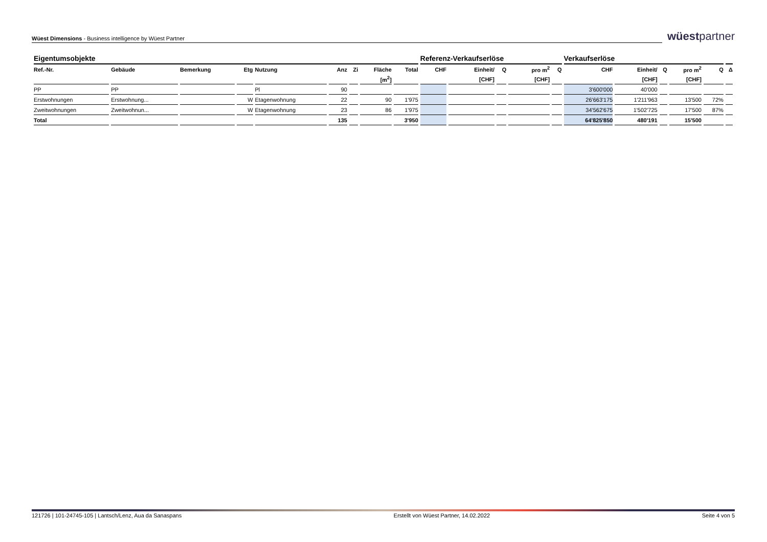Wüest Dimensions - Business intelligence by Wüest Partner
wüestpartner
| Eigentumsobjekte | | | | | | | | | Referenz-Verkaufserlöse | | | | | Verkaufserlöse | | | | | |
| --- | --- | --- | --- | --- | --- | --- | --- | --- | --- | --- | --- | --- | --- | --- | --- | --- | --- | --- | --- |
| Ref.-Nr. | Gebäude | Bemerkung | Etg | Nutzung | Anz | Zi | Fläche | Total | CHF | Einheit/ | Q | pro m<sup>2</sup> | Q | CHF | Einheit/ | Q | pro m<sup>2</sup> | Q | Δ |
| | | | | | | | [m<sup>2</sup>] | | | [CHF] | | [CHF] | | | [CHF] | | [CHF] | | |
| PP | PP | | | Pl | 90 | | | | | | | | | 3'600'000 | 40'000 | | | | |
| Erstwohnungen | Erstwohnung... | | W | Etagenwohnung | 22 | | 90 | 1'975 | | | | | | 26'663'175 | 1'211'963 | | 13'500 | 72% | |
| Zweitwohnungen | Zweitwohnun... | | W | Etagenwohnung | 23 | | 86 | 1'975 | | | | | | 34'562'675 | 1'502'725 | | 17'500 | 87% | |
| Total | | | | | 135 | | | 3'950 | | | | | | 64'825'850 | 480'191 | | 15'500 | | |
121726 | 101-24745-105 | Lantsch/Lenz, Aua da Sanaspans Erstellt von Wüest Partner, 14.02.2022 Seite 4 von 5